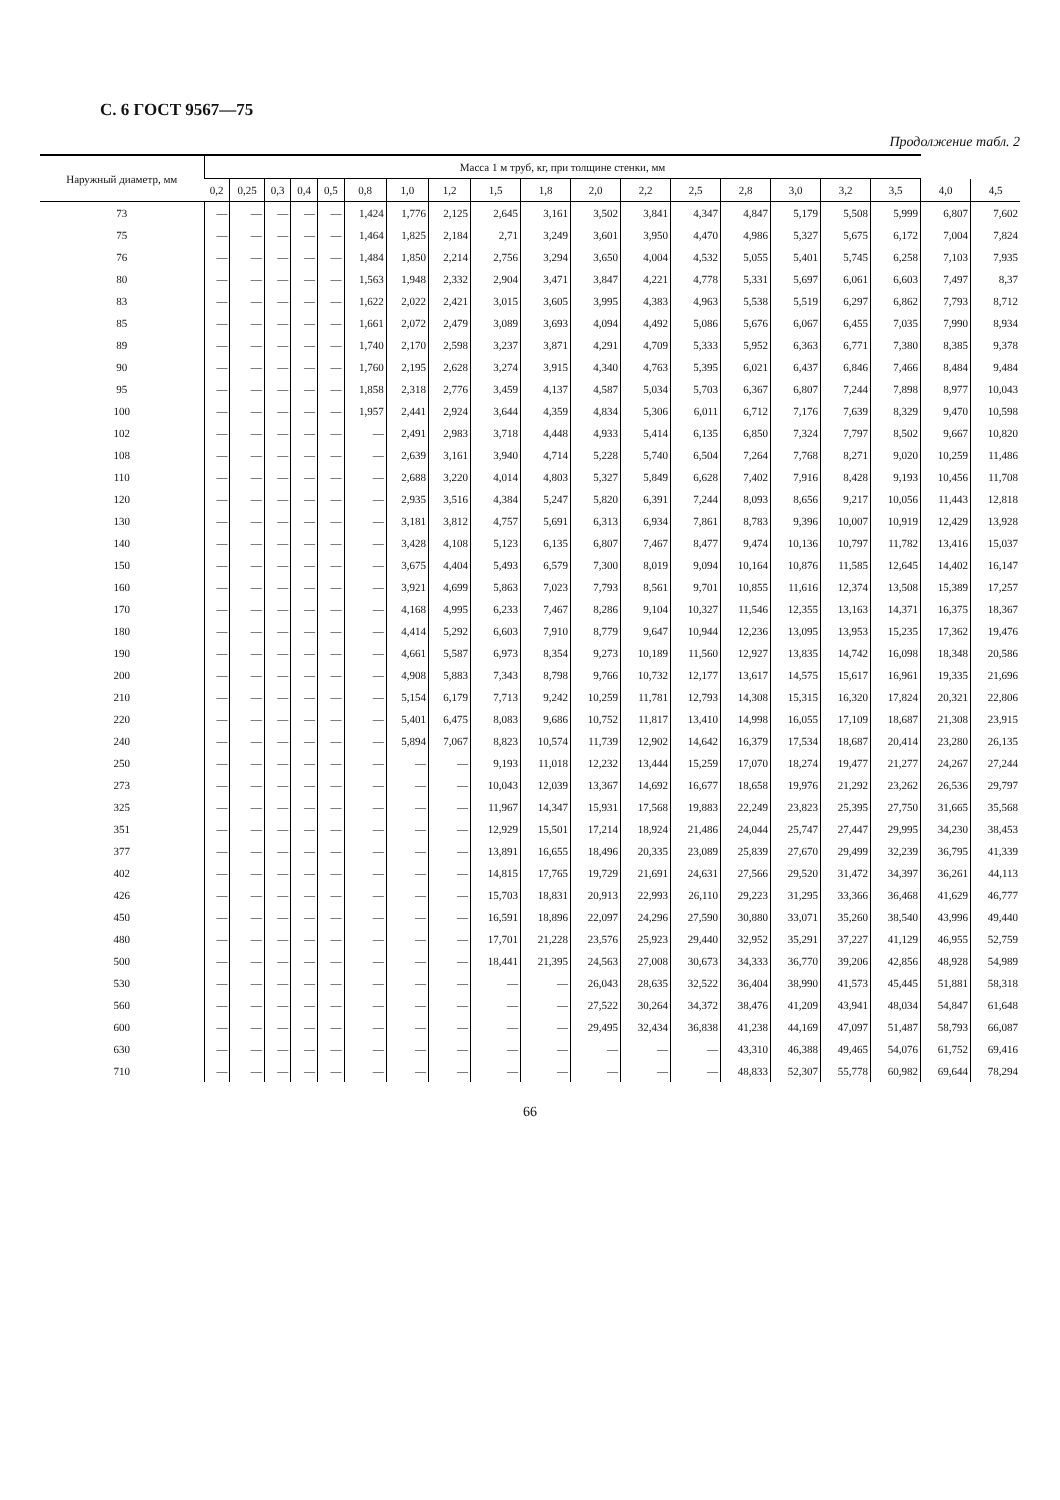С. 6 ГОСТ 9567—75
Продолжение табл. 2
| Наружный диаметр, мм | Масса 1 м труб, кг, при толщине стенки, мм | | | | | | | | | | | | | | | | | | |
| --- | --- | --- | --- | --- | --- | --- | --- | --- | --- | --- | --- | --- | --- | --- | --- | --- | --- | --- | --- |
| | 0,2 | 0,25 | 0,3 | 0,4 | 0,5 | 0,8 | 1,0 | 1,2 | 1,5 | 1,8 | 2,0 | 2,2 | 2,5 | 2,8 | 3,0 | 3,2 | 3,5 | 4,0 | 4,5 |
| 73 | — | — | — | — | — | 1,424 | 1,776 | 2,125 | 2,645 | 3,161 | 3,502 | 3,841 | 4,347 | 4,847 | 5,179 | 5,508 | 5,999 | 6,807 | 7,602 |
| 75 | — | — | — | — | — | 1,464 | 1,825 | 2,184 | 2,71 | 3,249 | 3,601 | 3,950 | 4,470 | 4,986 | 5,327 | 5,675 | 6,172 | 7,004 | 7,824 |
| 76 | — | — | — | — | — | 1,484 | 1,850 | 2,214 | 2,756 | 3,294 | 3,650 | 4,004 | 4,532 | 5,055 | 5,401 | 5,745 | 6,258 | 7,103 | 7,935 |
| 80 | — | — | — | — | — | 1,563 | 1,948 | 2,332 | 2,904 | 3,471 | 3,847 | 4,221 | 4,778 | 5,331 | 5,697 | 6,061 | 6,603 | 7,497 | 8,37 |
| 83 | — | — | — | — | — | 1,622 | 2,022 | 2,421 | 3,015 | 3,605 | 3,995 | 4,383 | 4,963 | 5,538 | 5,519 | 6,297 | 6,862 | 7,793 | 8,712 |
| 85 | — | — | — | — | — | 1,661 | 2,072 | 2,479 | 3,089 | 3,693 | 4,094 | 4,492 | 5,086 | 5,676 | 6,067 | 6,455 | 7,035 | 7,990 | 8,934 |
| 89 | — | — | — | — | — | 1,740 | 2,170 | 2,598 | 3,237 | 3,871 | 4,291 | 4,709 | 5,333 | 5,952 | 6,363 | 6,771 | 7,380 | 8,385 | 9,378 |
| 90 | — | — | — | — | — | 1,760 | 2,195 | 2,628 | 3,274 | 3,915 | 4,340 | 4,763 | 5,395 | 6,021 | 6,437 | 6,846 | 7,466 | 8,484 | 9,484 |
| 95 | — | — | — | — | — | 1,858 | 2,318 | 2,776 | 3,459 | 4,137 | 4,587 | 5,034 | 5,703 | 6,367 | 6,807 | 7,244 | 7,898 | 8,977 | 10,043 |
| 100 | — | — | — | — | — | 1,957 | 2,441 | 2,924 | 3,644 | 4,359 | 4,834 | 5,306 | 6,011 | 6,712 | 7,176 | 7,639 | 8,329 | 9,470 | 10,598 |
| 102 | — | — | — | — | — | — | 2,491 | 2,983 | 3,718 | 4,448 | 4,933 | 5,414 | 6,135 | 6,850 | 7,324 | 7,797 | 8,502 | 9,667 | 10,820 |
| 108 | — | — | — | — | — | — | 2,639 | 3,161 | 3,940 | 4,714 | 5,228 | 5,740 | 6,504 | 7,264 | 7,768 | 8,271 | 9,020 | 10,259 | 11,486 |
| 110 | — | — | — | — | — | — | 2,688 | 3,220 | 4,014 | 4,803 | 5,327 | 5,849 | 6,628 | 7,402 | 7,916 | 8,428 | 9,193 | 10,456 | 11,708 |
| 120 | — | — | — | — | — | — | 2,935 | 3,516 | 4,384 | 5,247 | 5,820 | 6,391 | 7,244 | 8,093 | 8,656 | 9,217 | 10,056 | 11,443 | 12,818 |
| 130 | — | — | — | — | — | — | 3,181 | 3,812 | 4,757 | 5,691 | 6,313 | 6,934 | 7,861 | 8,783 | 9,396 | 10,007 | 10,919 | 12,429 | 13,928 |
| 140 | — | — | — | — | — | — | 3,428 | 4,108 | 5,123 | 6,135 | 6,807 | 7,467 | 8,477 | 9,474 | 10,136 | 10,797 | 11,782 | 13,416 | 15,037 |
| 150 | — | — | — | — | — | — | 3,675 | 4,404 | 5,493 | 6,579 | 7,300 | 8,019 | 9,094 | 10,164 | 10,876 | 11,585 | 12,645 | 14,402 | 16,147 |
| 160 | — | — | — | — | — | — | 3,921 | 4,699 | 5,863 | 7,023 | 7,793 | 8,561 | 9,701 | 10,855 | 11,616 | 12,374 | 13,508 | 15,389 | 17,257 |
| 170 | — | — | — | — | — | — | 4,168 | 4,995 | 6,233 | 7,467 | 8,286 | 9,104 | 10,327 | 11,546 | 12,355 | 13,163 | 14,371 | 16,375 | 18,367 |
| 180 | — | — | — | — | — | — | 4,414 | 5,292 | 6,603 | 7,910 | 8,779 | 9,647 | 10,944 | 12,236 | 13,095 | 13,953 | 15,235 | 17,362 | 19,476 |
| 190 | — | — | — | — | — | — | 4,661 | 5,587 | 6,973 | 8,354 | 9,273 | 10,189 | 11,560 | 12,927 | 13,835 | 14,742 | 16,098 | 18,348 | 20,586 |
| 200 | — | — | — | — | — | — | 4,908 | 5,883 | 7,343 | 8,798 | 9,766 | 10,732 | 12,177 | 13,617 | 14,575 | 15,617 | 16,961 | 19,335 | 21,696 |
| 210 | — | — | — | — | — | — | 5,154 | 6,179 | 7,713 | 9,242 | 10,259 | 11,781 | 12,793 | 14,308 | 15,315 | 16,320 | 17,824 | 20,321 | 22,806 |
| 220 | — | — | — | — | — | — | 5,401 | 6,475 | 8,083 | 9,686 | 10,752 | 11,817 | 13,410 | 14,998 | 16,055 | 17,109 | 18,687 | 21,308 | 23,915 |
| 240 | — | — | — | — | — | — | 5,894 | 7,067 | 8,823 | 10,574 | 11,739 | 12,902 | 14,642 | 16,379 | 17,534 | 18,687 | 20,414 | 23,280 | 26,135 |
| 250 | — | — | — | — | — | — | — | — | 9,193 | 11,018 | 12,232 | 13,444 | 15,259 | 17,070 | 18,274 | 19,477 | 21,277 | 24,267 | 27,244 |
| 273 | — | — | — | — | — | — | — | — | 10,043 | 12,039 | 13,367 | 14,692 | 16,677 | 18,658 | 19,976 | 21,292 | 23,262 | 26,536 | 29,797 |
| 325 | — | — | — | — | — | — | — | — | 11,967 | 14,347 | 15,931 | 17,568 | 19,883 | 22,249 | 23,823 | 25,395 | 27,750 | 31,665 | 35,568 |
| 351 | — | — | — | — | — | — | — | — | 12,929 | 15,501 | 17,214 | 18,924 | 21,486 | 24,044 | 25,747 | 27,447 | 29,995 | 34,230 | 38,453 |
| 377 | — | — | — | — | — | — | — | — | 13,891 | 16,655 | 18,496 | 20,335 | 23,089 | 25,839 | 27,670 | 29,499 | 32,239 | 36,795 | 41,339 |
| 402 | — | — | — | — | — | — | — | — | 14,815 | 17,765 | 19,729 | 21,691 | 24,631 | 27,566 | 29,520 | 31,472 | 34,397 | 36,261 | 44,113 |
| 426 | — | — | — | — | — | — | — | — | 15,703 | 18,831 | 20,913 | 22,993 | 26,110 | 29,223 | 31,295 | 33,366 | 36,468 | 41,629 | 46,777 |
| 450 | — | — | — | — | — | — | — | — | 16,591 | 18,896 | 22,097 | 24,296 | 27,590 | 30,880 | 33,071 | 35,260 | 38,540 | 43,996 | 49,440 |
| 480 | — | — | — | — | — | — | — | — | 17,701 | 21,228 | 23,576 | 25,923 | 29,440 | 32,952 | 35,291 | 37,227 | 41,129 | 46,955 | 52,759 |
| 500 | — | — | — | — | — | — | — | — | 18,441 | 21,395 | 24,563 | 27,008 | 30,673 | 34,333 | 36,770 | 39,206 | 42,856 | 48,928 | 54,989 |
| 530 | — | — | — | — | — | — | — | — | — | — | 26,043 | 28,635 | 32,522 | 36,404 | 38,990 | 41,573 | 45,445 | 51,881 | 58,318 |
| 560 | — | — | — | — | — | — | — | — | — | — | 27,522 | 30,264 | 34,372 | 38,476 | 41,209 | 43,941 | 48,034 | 54,847 | 61,648 |
| 600 | — | — | — | — | — | — | — | — | — | — | 29,495 | 32,434 | 36,838 | 41,238 | 44,169 | 47,097 | 51,487 | 58,793 | 66,087 |
| 630 | — | — | — | — | — | — | — | — | — | — | — | — | — | 43,310 | 46,388 | 49,465 | 54,076 | 61,752 | 69,416 |
| 710 | — | — | — | — | — | — | — | — | — | — | — | — | — | 48,833 | 52,307 | 55,778 | 60,982 | 69,644 | 78,294 |
66